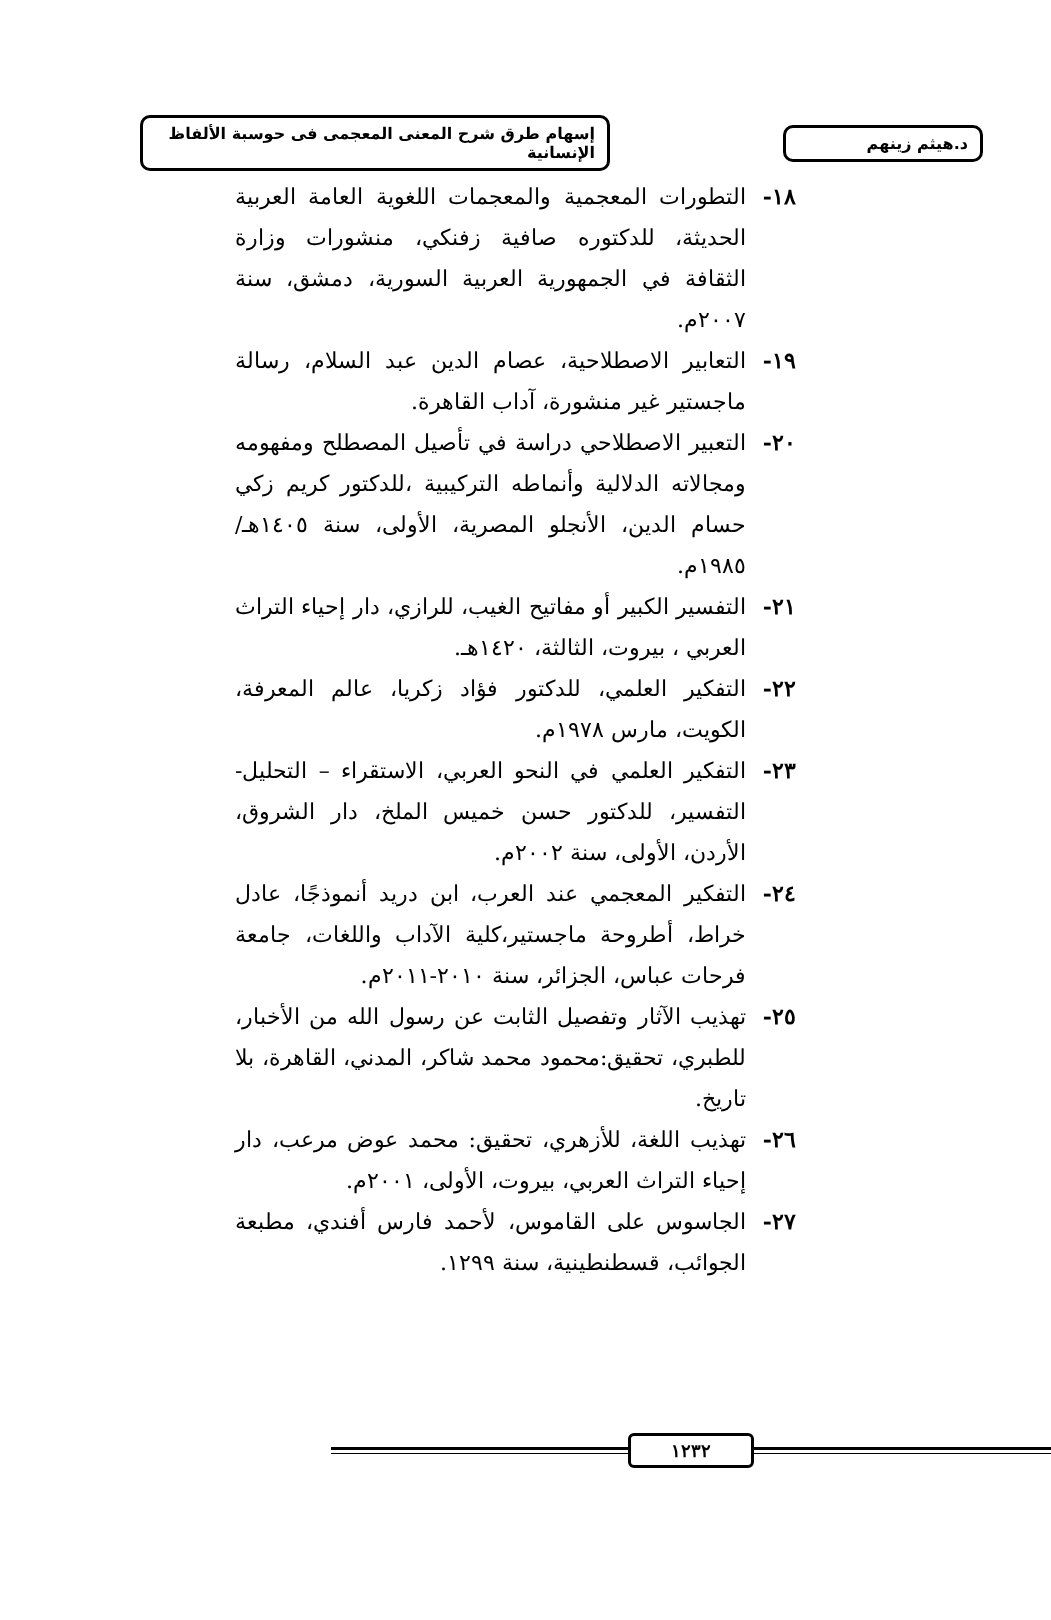د.هيثم زينهم
إسهام طرق شرح المعنى المعجمى فى حوسبة الألفاظ الإنسانية
١٨- التطورات المعجمية والمعجمات اللغوية العامة العربية الحديثة، للدكتوره صافية زفنكي، منشورات وزارة الثقافة في الجمهورية العربية السورية، دمشق، سنة ٢٠٠٧م.
١٩- التعابير الاصطلاحية، عصام الدين عبد السلام، رسالة ماجستير غير منشورة، آداب القاهرة.
٢٠- التعبير الاصطلاحي دراسة في تأصيل المصطلح ومفهومه ومجالاته الدلالية وأنماطه التركيبية ،للدكتور كريم زكي حسام الدين، الأنجلو المصرية، الأولى، سنة ١٤٠٥هـ/١٩٨٥م.
٢١- التفسير الكبير أو مفاتيح الغيب، للرازي، دار إحياء التراث العربي ، بيروت، الثالثة، ١٤٢٠هـ.
٢٢- التفكير العلمي، للدكتور فؤاد زكريا، عالم المعرفة، الكويت، مارس ١٩٧٨م.
٢٣- التفكير العلمي في النحو العربي، الاستقراء – التحليل- التفسير، للدكتور حسن خميس الملخ، دار الشروق، الأردن، الأولى، سنة ٢٠٠٢م.
٢٤- التفكير المعجمي عند العرب، ابن دريد أنموذجًا، عادل خراط، أطروحة ماجستير،كلية الآداب واللغات، جامعة فرحات عباس، الجزائر، سنة ٢٠١٠-٢٠١١م.
٢٥- تهذيب الآثار وتفصيل الثابت عن رسول الله من الأخبار، للطبري، تحقيق:محمود محمد شاكر، المدني، القاهرة، بلا تاريخ.
٢٦- تهذيب اللغة، للأزهري، تحقيق: محمد عوض مرعب، دار إحياء التراث العربي، بيروت، الأولى، ٢٠٠١م.
٢٧- الجاسوس على القاموس، لأحمد فارس أفندي، مطبعة الجوائب، قسطنطينية، سنة ١٢٩٩.
١٢٣٢